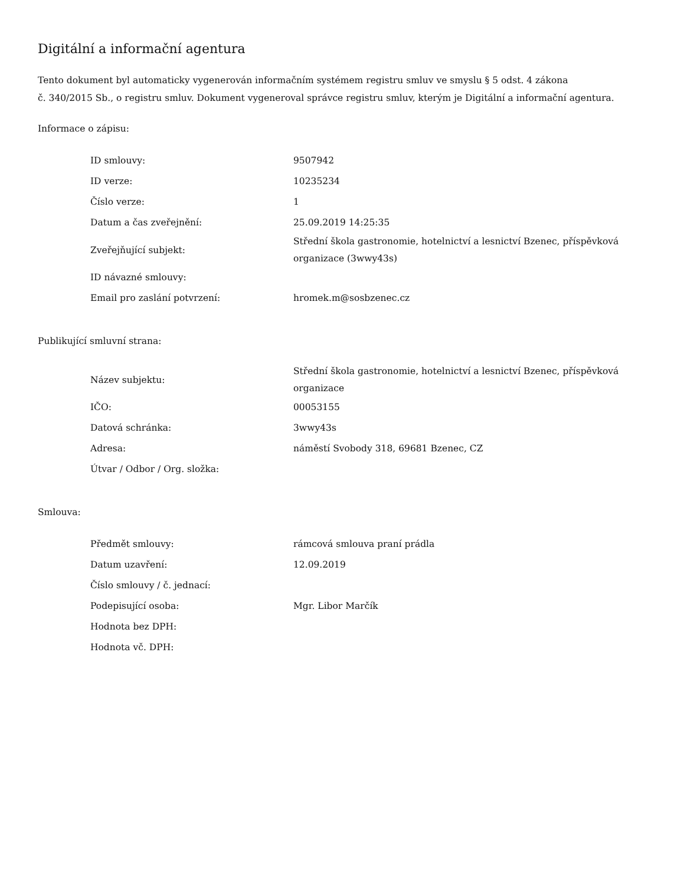Digitální a informační agentura
Tento dokument byl automaticky vygenerován informačním systémem registru smluv ve smyslu § 5 odst. 4 zákona
č. 340/2015 Sb., o registru smluv. Dokument vygeneroval správce registru smluv, kterým je Digitální a informační agentura.
Informace o zápisu:
| ID smlouvy: | 9507942 |
| ID verze: | 10235234 |
| Číslo verze: | 1 |
| Datum a čas zveřejnění: | 25.09.2019 14:25:35 |
| Zveřejňující subjekt: | Střední škola gastronomie, hotelnictví a lesnictví Bzenec, příspěvková organizace (3wwy43s) |
| ID návazné smlouvy: | |
| Email pro zaslání potvrzení: | hromek.m@sosbzenec.cz |
Publikující smluvní strana:
| Název subjektu: | Střední škola gastronomie, hotelnictví a lesnictví Bzenec, příspěvková organizace |
| IČO: | 00053155 |
| Datová schránka: | 3wwy43s |
| Adresa: | náměstí Svobody 318, 69681 Bzenec, CZ |
| Útvar / Odbor / Org. složka: | |
Smlouva:
| Předmět smlouvy: | rámcová smlouva praní prádla |
| Datum uzavření: | 12.09.2019 |
| Číslo smlouvy / č. jednací: | |
| Podepisující osoba: | Mgr. Libor Marčík |
| Hodnota bez DPH: | |
| Hodnota vč. DPH: | |